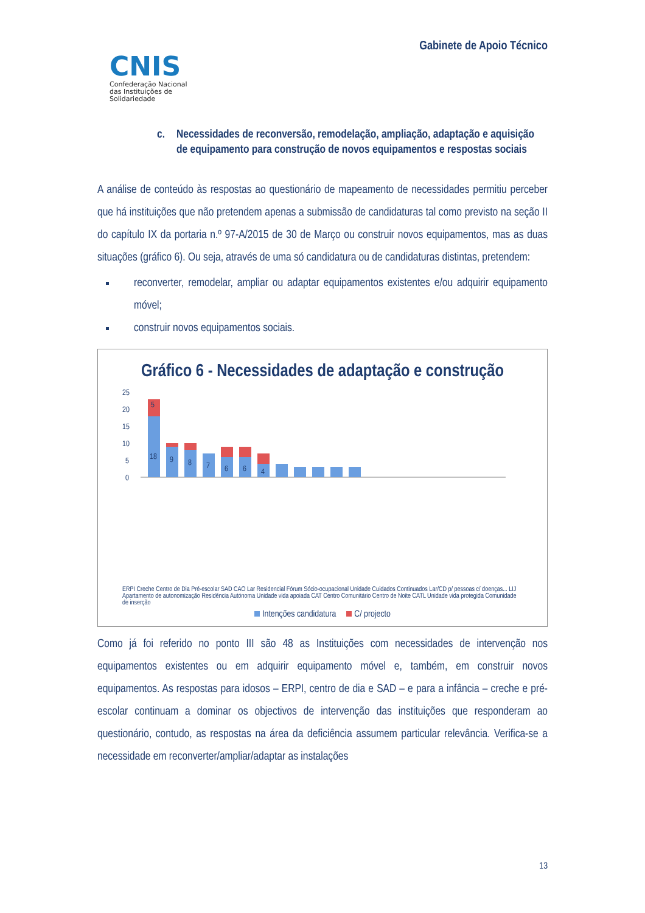CNIS
Confederação Nacional
das Instituições de
Solidariedade
Gabinete de Apoio Técnico
c. Necessidades de reconversão, remodelação, ampliação, adaptação e aquisição de equipamento para construção de novos equipamentos e respostas sociais
A análise de conteúdo às respostas ao questionário de mapeamento de necessidades permitiu perceber que há instituições que não pretendem apenas a submissão de candidaturas tal como previsto na seção II do capítulo IX da portaria n.º 97-A/2015 de 30 de Março ou construir novos equipamentos, mas as duas situações (gráfico 6). Ou seja, através de uma só candidatura ou de candidaturas distintas, pretendem:
reconverter, remodelar, ampliar ou adaptar equipamentos existentes e/ou adquirir equipamento móvel;
construir novos equipamentos sociais.
Gráfico 6 - Necessidades de adaptação e construção
25
20
15
10
5
0
5
18
9
8
7
6
6
4
ERPI Creche Centro de Dia Pré-escolar SAD CAO Lar Residencial Fórum Sócio-ocupacional Unidade Cuidados Continuados Lar/CD p/ pessoas c/ doenças... LIJ Apartamento de autonomização Residência Autónoma Unidade vida apoiada CAT Centro Comunitário Centro de Noite CATL Unidade vida protegida Comunidade de inserção
Intenções candidatura C/ projecto
Como já foi referido no ponto III são 48 as Instituições com necessidades de intervenção nos equipamentos existentes ou em adquirir equipamento móvel e, também, em construir novos equipamentos. As respostas para idosos – ERPI, centro de dia e SAD – e para a infância – creche e pré-escolar continuam a dominar os objectivos de intervenção das instituições que responderam ao questionário, contudo, as respostas na área da deficiência assumem particular relevância. Verifica-se a necessidade em reconverter/ampliar/adaptar as instalações
13